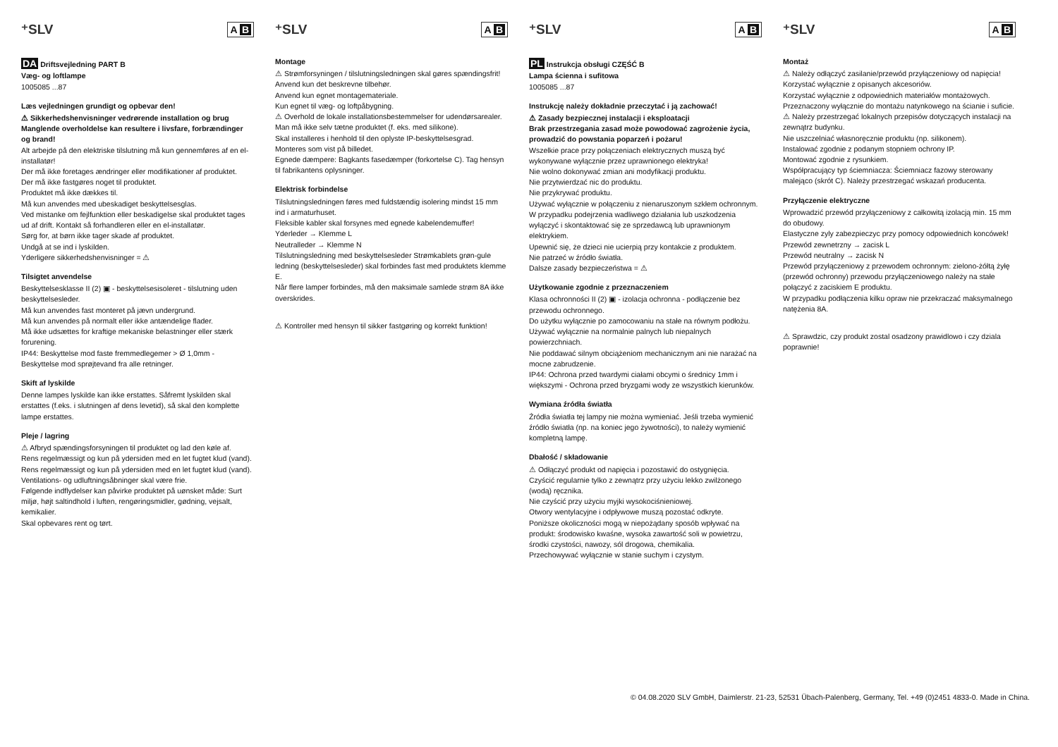⁺SLV A B
DA Driftsvejledning PART B
Væg- og loftlampe
1005085 ...87
Læs vejledningen grundigt og opbevar den!
⚠ Sikkerhedshenvisninger vedrørende installation og brug
Manglende overholdelse kan resultere i livsfare, forbrændinger og brand!
Alt arbejde på den elektriske tilslutning må kun gennemføres af en el-installatør!
Der må ikke foretages ændringer eller modifikationer af produktet.
Der må ikke fastgøres noget til produktet.
Produktet må ikke dækkes til.
Må kun anvendes med ubeskadiget beskyttelsesglas.
Ved mistanke om fejlfunktion eller beskadigelse skal produktet tages ud af drift. Kontakt så forhandleren eller en el-installatør.
Sørg for, at børn ikke tager skade af produktet.
Undgå at se ind i lyskilden.
Yderligere sikkerhedshenvisninger = ⚠
Tilsigtet anvendelse
Beskyttelsesklasse II (2) ▣ - beskyttelsesisoleret - tilslutning uden beskyttelsesleder.
Må kun anvendes fast monteret på jævn undergrund.
Må kun anvendes på normalt eller ikke antændelige flader.
Må ikke udsættes for kraftige mekaniske belastninger eller stærk forurening.
IP44: Beskyttelse mod faste fremmedlegemer > Ø 1,0mm - Beskyttelse mod sprøjtevand fra alle retninger.
Skift af lyskilde
Denne lampes lyskilde kan ikke erstattes. Såfremt lyskilden skal erstattes (f.eks. i slutningen af dens levetid), så skal den komplette lampe erstattes.
Pleje / lagring
⚠ Afbryd spændingsforsyningen til produktet og lad den køle af.
Rens regelmæssigt og kun på ydersiden med en let fugtet klud (vand).
Rens regelmæssigt og kun på ydersiden med en let fugtet klud (vand).
Ventilations- og udluftningsåbninger skal være frie.
Følgende indflydelser kan påvirke produktet på uønsket måde: Surt miljø, højt saltindhold i luften, rengøringsmidler, gødning, vejsalt, kemikalier.
Skal opbevares rent og tørt.
⁺SLV A B
Montage
⚠ Strømforsyningen / tilslutningsledningen skal gøres spændingsfrit!
Anvend kun det beskrevne tilbehør.
Anvend kun egnet montagemateriale.
Kun egnet til væg- og loftpåbygning.
⚠ Overhold de lokale installationsbestemmelser for udendørsarealer.
Man må ikke selv tætne produktet (f. eks. med silikone).
Skal installeres i henhold til den oplyste IP-beskyttelsesgrad.
Monteres som vist på billedet.
Egnede dæmpere: Bagkants fasedæmper (forkortelse C). Tag hensyn til fabrikantens oplysninger.
Elektrisk forbindelse
Tilslutningsledningen føres med fuldstændig isolering mindst 15 mm ind i armaturhuset.
Fleksible kabler skal forsynes med egnede kabelendemuffer!
Yderleder → Klemme L
Neutralleder → Klemme N
Tilslutningsledning med beskyttelsesleder Strømkablets grøn-gule ledning (beskyttelsesleder) skal forbindes fast med produktets klemme E.
Når flere lamper forbindes, må den maksimale samlede strøm 8A ikke overskrides.
⚠ Kontroller med hensyn til sikker fastgøring og korrekt funktion!
⁺SLV A B
PL Instrukcja obsługi CZĘŚĆ B
Lampa ścienna i sufitowa
1005085 ...87
Instrukcję należy dokładnie przeczytać i ją zachować!
⚠ Zasady bezpiecznej instalacji i eksploatacji
Brak przestrzegania zasad może powodować zagrożenie życia, prowadzić do powstania poparzeń i pożaru!
Wszelkie prace przy połączeniach elektrycznych muszą być wykonywane wyłącznie przez uprawnionego elektryka!
Nie wolno dokonywać zmian ani modyfikacji produktu.
Nie przytwierdzać nic do produktu.
Nie przykrywać produktu.
Używać wyłącznie w połączeniu z nienaruszonym szkłem ochronnym.
W przypadku podejrzenia wadliwego działania lub uszkodzenia wyłączyć i skontaktować się ze sprzedawcą lub uprawnionym elektrykiem.
Upewnić się, że dzieci nie ucierpią przy kontakcie z produktem.
Nie patrzeć w źródło światła.
Dalsze zasady bezpieczeństwa = ⚠
Użytkowanie zgodnie z przeznaczeniem
Klasa ochronności II (2) ▣ - izolacja ochronna - podłączenie bez przewodu ochronnego.
Do użytku wyłącznie po zamocowaniu na stałe na równym podłożu.
Używać wyłącznie na normalnie palnych lub niepalnych powierzchniach.
Nie poddawać silnym obciążeniom mechanicznym ani nie narażać na mocne zabrudzenie.
IP44: Ochrona przed twardymi ciałami obcymi o średnicy 1mm i większymi - Ochrona przed bryzgami wody ze wszystkich kierunków.
Wymiana źródła światła
Źródła światła tej lampy nie można wymieniać. Jeśli trzeba wymienić źródło światła (np. na koniec jego żywotności), to należy wymienić kompletną lampę.
Dbałość / składowanie
⚠ Odłączyć produkt od napięcia i pozostawić do ostygnięcia.
Czyścić regularnie tylko z zewnątrz przy użyciu lekko zwilżonego (wodą) ręcznika.
Nie czyścić przy użyciu myjki wysokociśnieniowej.
Otwory wentylacyjne i odpływowe muszą pozostać odkryte.
Poniższe okoliczności mogą w niepożądany sposób wpływać na produkt: środowisko kwaśne, wysoka zawartość soli w powietrzu, środki czystości, nawozy, sól drogowa, chemikalia.
Przechowywać wyłącznie w stanie suchym i czystym.
⁺SLV A B
Montaż
⚠ Należy odłączyć zasilanie/przewód przyłączeniowy od napięcia!
Korzystać wyłącznie z opisanych akcesoriów.
Korzystać wyłącznie z odpowiednich materiałów montażowych.
Przeznaczony wyłącznie do montażu natynkowego na ścianie i suficie.
⚠ Należy przestrzegać lokalnych przepisów dotyczących instalacji na zewnątrz budynku.
Nie uszczelniać własnoręcznie produktu (np. silikonem).
Instalować zgodnie z podanym stopniem ochrony IP.
Montować zgodnie z rysunkiem.
Współpracujący typ ściemniacza: Ściemniacz fazowy sterowany malejąco (skrót C). Należy przestrzegać wskazań producenta.
Przyłączenie elektryczne
Wprowadzić przewód przyłączeniowy z całkowitą izolacją min. 15 mm do obudowy.
Elastyczne zyly zabezpieczyc przy pomocy odpowiednich koncówek!
Przewód zewnetrzny → zacisk L
Przewód neutralny → zacisk N
Przewód przyłączeniowy z przewodem ochronnym: zielono-żółtą żyłę (przewód ochronny) przewodu przyłączeniowego należy na stałe połączyć z zaciskiem E produktu.
W przypadku podłączenia kilku opraw nie przekraczać maksymalnego natężenia 8A.
⚠ Sprawdzic, czy produkt zostal osadzony prawidlowo i czy dziala poprawnie!
© 04.08.2020 SLV GmbH, Daimlerstr. 21-23, 52531 Übach-Palenberg, Germany, Tel. +49 (0)2451 4833-0. Made in China.